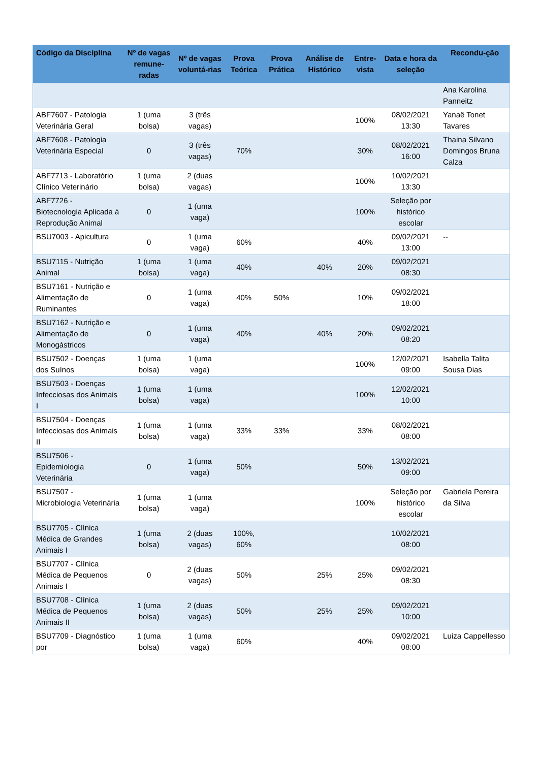| Código da Disciplina | Nº de vagas remune-radas | Nº de vagas voluntá-rias | Prova Teórica | Prova Prática | Análise de Histórico | Entre-vista | Data e hora da seleção | Recondu-ção |
| --- | --- | --- | --- | --- | --- | --- | --- | --- |
| | | | | | | | | Ana Karolina Panneitz |
| ABF7607 - Patologia Veterinária Geral | 1 (uma bolsa) | 3 (três vagas) | | | | 100% | 08/02/2021 13:30 | Yanaê Tonet Tavares |
| ABF7608 - Patologia Veterinária Especial | 0 | 3 (três vagas) | 70% | | | 30% | 08/02/2021 16:00 | Thaina Silvano Domingos Bruna Calza |
| ABF7713 - Laboratório Clínico Veterinário | 1 (uma bolsa) | 2 (duas vagas) | | | | 100% | 10/02/2021 13:30 | |
| ABF7726 - Biotecnologia Aplicada à Reprodução Animal | 0 | 1 (uma vaga) | | | | 100% | Seleção por histórico escolar | |
| BSU7003 - Apicultura | 0 | 1 (uma vaga) | 60% | | | 40% | 09/02/2021 13:00 | -- |
| BSU7115 - Nutrição Animal | 1 (uma bolsa) | 1 (uma vaga) | 40% | | 40% | 20% | 09/02/2021 08:30 | |
| BSU7161 - Nutrição e Alimentação de Ruminantes | 0 | 1 (uma vaga) | 40% | 50% | | 10% | 09/02/2021 18:00 | |
| BSU7162 - Nutrição e Alimentação de Monogástricos | 0 | 1 (uma vaga) | 40% | | 40% | 20% | 09/02/2021 08:20 | |
| BSU7502 - Doenças dos Suínos | 1 (uma bolsa) | 1 (uma vaga) | | | | 100% | 12/02/2021 09:00 | Isabella Talita Sousa Dias |
| BSU7503 - Doenças Infecciosas dos Animais I | 1 (uma bolsa) | 1 (uma vaga) | | | | 100% | 12/02/2021 10:00 | |
| BSU7504 - Doenças Infecciosas dos Animais II | 1 (uma bolsa) | 1 (uma vaga) | 33% | 33% | | 33% | 08/02/2021 08:00 | |
| BSU7506 - Epidemiologia Veterinária | 0 | 1 (uma vaga) | 50% | | | 50% | 13/02/2021 09:00 | |
| BSU7507 - Microbiologia Veterinária | 1 (uma bolsa) | 1 (uma vaga) | | | | 100% | Seleção por histórico escolar | Gabriela Pereira da Silva |
| BSU7705 - Clínica Médica de Grandes Animais I | 1 (uma bolsa) | 2 (duas vagas) | 100%, 60% | | | | 10/02/2021 08:00 | |
| BSU7707 - Clínica Médica de Pequenos Animais I | 0 | 2 (duas vagas) | 50% | | 25% | 25% | 09/02/2021 08:30 | |
| BSU7708 - Clínica Médica de Pequenos Animais II | 1 (uma bolsa) | 2 (duas vagas) | 50% | | 25% | 25% | 09/02/2021 10:00 | |
| BSU7709 - Diagnóstico por | 1 (uma bolsa) | 1 (uma vaga) | 60% | | | 40% | 09/02/2021 08:00 | Luiza Cappellesso |